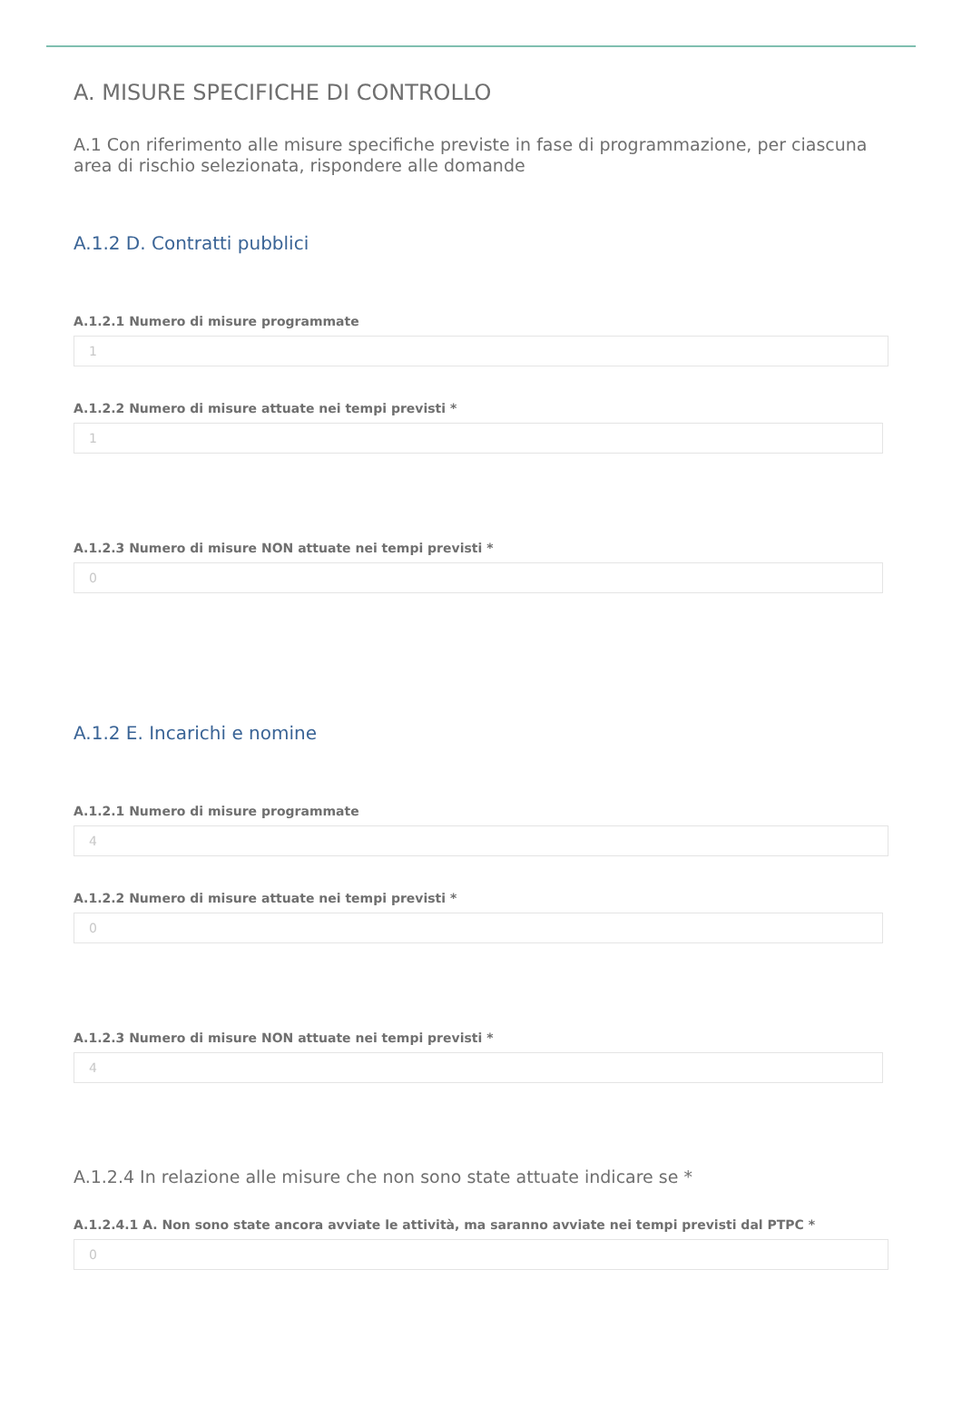A. MISURE SPECIFICHE DI CONTROLLO
A.1 Con riferimento alle misure specifiche previste in fase di programmazione, per ciascuna area di rischio selezionata, rispondere alle domande
A.1.2 D. Contratti pubblici
A.1.2.1 Numero di misure programmate
1
A.1.2.2 Numero di misure attuate nei tempi previsti *
1
A.1.2.3 Numero di misure NON attuate nei tempi previsti *
0
A.1.2 E. Incarichi e nomine
A.1.2.1 Numero di misure programmate
4
A.1.2.2 Numero di misure attuate nei tempi previsti *
0
A.1.2.3 Numero di misure NON attuate nei tempi previsti *
4
A.1.2.4 In relazione alle misure che non sono state attuate indicare se *
A.1.2.4.1 A. Non sono state ancora avviate le attività, ma saranno avviate nei tempi previsti dal PTPC *
0